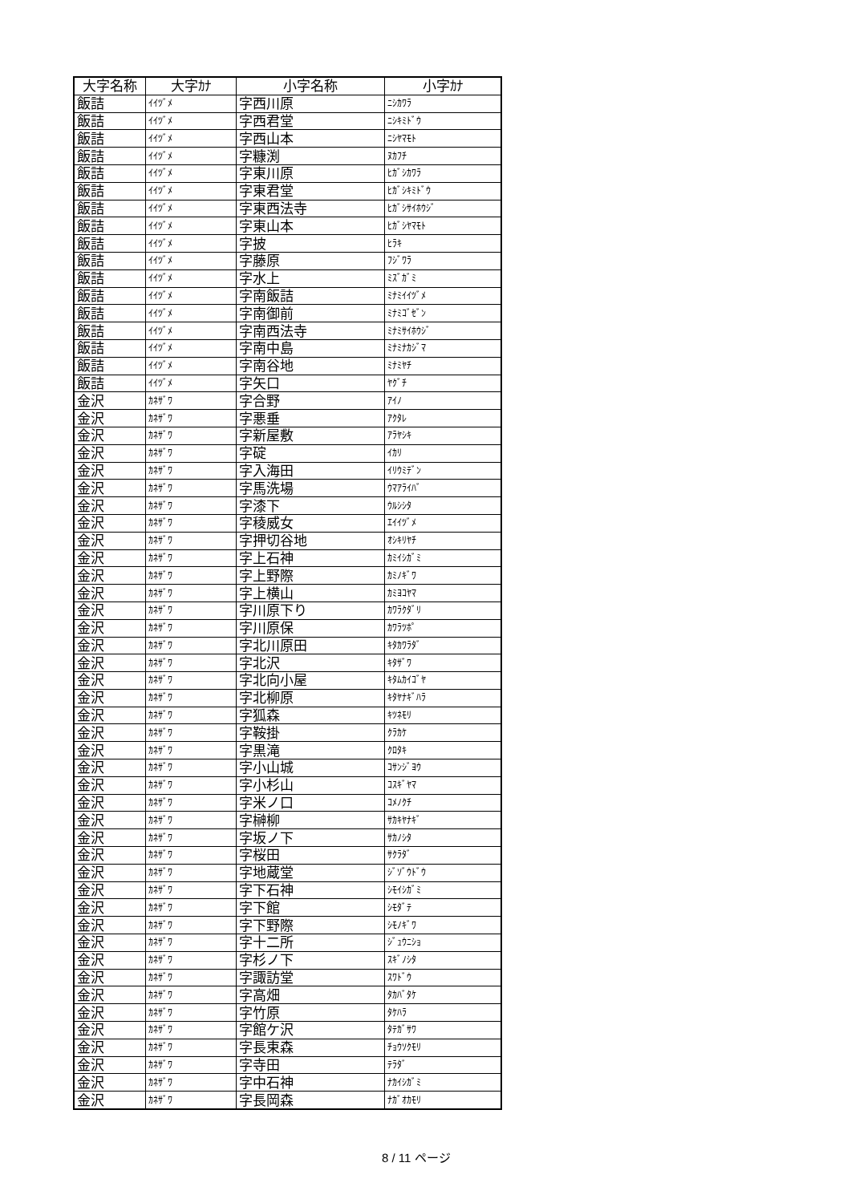| 大字名称 | 大字ｶﾅ | 小字名称 | 小字ｶﾅ |
| --- | --- | --- | --- |
| 飯詰 | ｲｲﾂﾞﾒ | 字西川原 | ﾆｼｶﾜﾗ |
| 飯詰 | ｲｲﾂﾞﾒ | 字西君堂 | ﾆｼｷﾐﾄﾞｳ |
| 飯詰 | ｲｲﾂﾞﾒ | 字西山本 | ﾆｼﾔﾏﾓﾄ |
| 飯詰 | ｲｲﾂﾞﾒ | 字糠渕 | ﾇｶﾌﾁ |
| 飯詰 | ｲｲﾂﾞﾒ | 字東川原 | ﾋｶﾞｼｶﾜﾗ |
| 飯詰 | ｲｲﾂﾞﾒ | 字東君堂 | ﾋｶﾞｼｷﾐﾄﾞｳ |
| 飯詰 | ｲｲﾂﾞﾒ | 字東西法寺 | ﾋｶﾞｼｻｲﾎｳｼﾞ |
| 飯詰 | ｲｲﾂﾞﾒ | 字東山本 | ﾋｶﾞｼﾔﾏﾓﾄ |
| 飯詰 | ｲｲﾂﾞﾒ | 字披 | ﾋﾗｷ |
| 飯詰 | ｲｲﾂﾞﾒ | 字藤原 | ﾌｼﾞﾜﾗ |
| 飯詰 | ｲｲﾂﾞﾒ | 字水上 | ﾐｽﾞｶﾞﾐ |
| 飯詰 | ｲｲﾂﾞﾒ | 字南飯詰 | ﾐﾅﾐｲｲﾂﾞﾒ |
| 飯詰 | ｲｲﾂﾞﾒ | 字南御前 | ﾐﾅﾐｺﾞｾﾞﾝ |
| 飯詰 | ｲｲﾂﾞﾒ | 字南西法寺 | ﾐﾅﾐｻｲﾎｳｼﾞ |
| 飯詰 | ｲｲﾂﾞﾒ | 字南中島 | ﾐﾅﾐﾅｶｼﾞﾏ |
| 飯詰 | ｲｲﾂﾞﾒ | 字南谷地 | ﾐﾅﾐﾔﾁ |
| 飯詰 | ｲｲﾂﾞﾒ | 字矢口 | ﾔｸﾞﾁ |
| 金沢 | ｶﾈｻﾞﾜ | 字合野 | ｱｲﾉ |
| 金沢 | ｶﾈｻﾞﾜ | 字悪垂 | ｱｸﾀﾚ |
| 金沢 | ｶﾈｻﾞﾜ | 字新屋敷 | ｱﾗﾔｼｷ |
| 金沢 | ｶﾈｻﾞﾜ | 字碇 | ｲｶﾘ |
| 金沢 | ｶﾈｻﾞﾜ | 字入海田 | ｲﾘｳﾐﾃﾞﾝ |
| 金沢 | ｶﾈｻﾞﾜ | 字馬洗場 | ｳﾏｱﾗｲﾊﾞ |
| 金沢 | ｶﾈｻﾞﾜ | 字漆下 | ｳﾙｼｼﾀ |
| 金沢 | ｶﾈｻﾞﾜ | 字稜威女 | ｴｲｲﾂﾞﾒ |
| 金沢 | ｶﾈｻﾞﾜ | 字押切谷地 | ｵｼｷﾘﾔﾁ |
| 金沢 | ｶﾈｻﾞﾜ | 字上石神 | ｶﾐｲｼｶﾞﾐ |
| 金沢 | ｶﾈｻﾞﾜ | 字上野際 | ｶﾐﾉｷﾞﾜ |
| 金沢 | ｶﾈｻﾞﾜ | 字上横山 | ｶﾐﾖｺﾔﾏ |
| 金沢 | ｶﾈｻﾞﾜ | 字川原下り | ｶﾜﾗｸﾀﾞﾘ |
| 金沢 | ｶﾈｻﾞﾜ | 字川原保 | ｶﾜﾗﾂﾎﾟ |
| 金沢 | ｶﾈｻﾞﾜ | 字北川原田 | ｷﾀｶﾜﾗﾀﾞ |
| 金沢 | ｶﾈｻﾞﾜ | 字北沢 | ｷﾀｻﾞﾜ |
| 金沢 | ｶﾈｻﾞﾜ | 字北向小屋 | ｷﾀﾑｶｲｺﾞﾔ |
| 金沢 | ｶﾈｻﾞﾜ | 字北柳原 | ｷﾀﾔﾅｷﾞﾊﾗ |
| 金沢 | ｶﾈｻﾞﾜ | 字狐森 | ｷﾂﾈﾓﾘ |
| 金沢 | ｶﾈｻﾞﾜ | 字鞍掛 | ｸﾗｶｹ |
| 金沢 | ｶﾈｻﾞﾜ | 字黒滝 | ｸﾛﾀｷ |
| 金沢 | ｶﾈｻﾞﾜ | 字小山城 | ｺｻﾝｼﾞﾖｳ |
| 金沢 | ｶﾈｻﾞﾜ | 字小杉山 | ｺｽｷﾞﾔﾏ |
| 金沢 | ｶﾈｻﾞﾜ | 字米ノ口 | ｺﾒﾉｸﾁ |
| 金沢 | ｶﾈｻﾞﾜ | 字榊柳 | ｻｶｷﾔﾅｷﾞ |
| 金沢 | ｶﾈｻﾞﾜ | 字坂ノ下 | ｻｶﾉｼﾀ |
| 金沢 | ｶﾈｻﾞﾜ | 字桜田 | ｻｸﾗﾀﾞ |
| 金沢 | ｶﾈｻﾞﾜ | 字地蔵堂 | ｼﾞｿﾞｳﾄﾞｳ |
| 金沢 | ｶﾈｻﾞﾜ | 字下石神 | ｼﾓｲｼｶﾞﾐ |
| 金沢 | ｶﾈｻﾞﾜ | 字下館 | ｼﾓﾀﾞﾃ |
| 金沢 | ｶﾈｻﾞﾜ | 字下野際 | ｼﾓﾉｷﾞﾜ |
| 金沢 | ｶﾈｻﾞﾜ | 字十二所 | ｼﾞｭｳﾆｼｮ |
| 金沢 | ｶﾈｻﾞﾜ | 字杉ノ下 | ｽｷﾞﾉｼﾀ |
| 金沢 | ｶﾈｻﾞﾜ | 字諏訪堂 | ｽﾜﾄﾞｳ |
| 金沢 | ｶﾈｻﾞﾜ | 字高畑 | ﾀｶﾊﾞﾀｹ |
| 金沢 | ｶﾈｻﾞﾜ | 字竹原 | ﾀｹﾊﾗ |
| 金沢 | ｶﾈｻﾞﾜ | 字館ケ沢 | ﾀﾃｶﾞｻﾜ |
| 金沢 | ｶﾈｻﾞﾜ | 字長束森 | ﾁｮｳｿｸﾓﾘ |
| 金沢 | ｶﾈｻﾞﾜ | 字寺田 | ﾃﾗﾀﾞ |
| 金沢 | ｶﾈｻﾞﾜ | 字中石神 | ﾅｶｲｼｶﾞﾐ |
| 金沢 | ｶﾈｻﾞﾜ | 字長岡森 | ﾅｶﾞｵｶﾓﾘ |
8 / 11 ページ